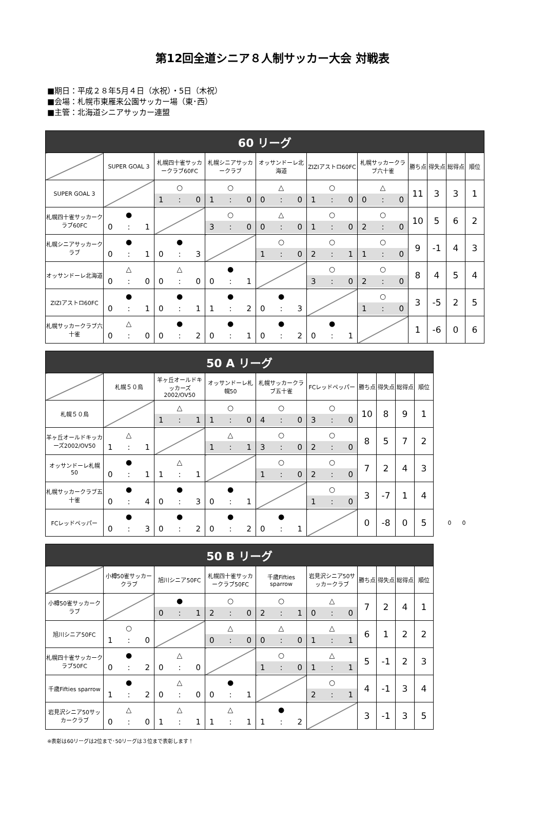第12回全道シニア８人制サッカー大会 対戦表
■期日：平成２８年5月４日（水祝）・5日（木祝）
■会場：札幌市東雁来公園サッカー場（東･西）
■主管：北海道シニアサッカー連盟
| 60 リーグ | | | | | | | | | | |
| | SUPER GOAL 3 | 札幌四十雀サッカークラブ60FC | 札幌シニアサッカークラブ | オッサンドーレ北海道 | ZIZIアストロ60FC | 札幌サッカークラブ六十雀 | 勝ち点 | 得失点 | 総得点 | 順位 |
| SUPER GOAL 3 | | ○ 1 : 0 | ○ 1 : 0 | △ 0 : 0 | ○ 1 : 0 | △ 0 : 0 | 11 | 3 | 3 | 1 |
| 札幌四十雀サッカークラブ60FC | ● 0 : 1 | | ○ 3 : 0 | △ 0 : 0 | ○ 1 : 0 | ○ 2 : 0 | 10 | 5 | 6 | 2 |
| 札幌シニアサッカークラブ | ● 0 : 1 | ● 0 : 3 | | ○ 1 : 0 | ○ 2 : 1 | ○ 1 : 0 | 9 | -1 | 4 | 3 |
| オッサンドーレ北海道 | △ 0 : 0 | △ 0 : 0 | ● 0 : 1 | | ○ 3 : 0 | ○ 2 : 0 | 8 | 4 | 5 | 4 |
| ZIZIアストロ60FC | ● 0 : 1 | ● 0 : 1 | ● 1 : 2 | ● 0 : 3 | | ○ 1 : 0 | 3 | -5 | 2 | 5 |
| 札幌サッカークラブ六十雀 | △ 0 : 0 | ● 0 : 2 | ● 0 : 1 | ● 0 : 2 | ● 0 : 1 | | 1 | -6 | 0 | 6 |
| 50 A リーグ | | | | | | | | | | |
| | 札幌５０烏 | 羊ヶ丘オールドキッカーズ2002/OV50 | オッサンドーレ札幌50 | 札幌サッカークラブ五十雀 | FCレッドペッパー | 勝ち点 | 得失点 | 総得点 | 順位 | |
| 札幌５０烏 | | △ 1 : 1 | ○ 1 : 0 | ○ 4 : 0 | ○ 3 : 0 | 10 | 8 | 9 | 1 | |
| 羊ヶ丘オールドキッカーズ2002/OV50 | △ 1 : 1 | | △ 1 : 1 | ○ 3 : 0 | ○ 2 : 0 | 8 | 5 | 7 | 2 | |
| オッサンドーレ札幌50 | ● 0 : 1 | △ 1 : 1 | | ○ 1 : 0 | ○ 2 : 0 | 7 | 2 | 4 | 3 | |
| 札幌サッカークラブ五十雀 | ● 0 : 4 | ● 0 : 3 | ● 0 : 1 | | ○ 1 : 0 | 3 | -7 | 1 | 4 | |
| FCレッドペッパー | ● 0 : 3 | ● 0 : 2 | ● 0 : 2 | ● 0 : 1 | | 0 | -8 | 0 | 5 | 0 0 |
| 50 B リーグ | | | | | | | | | |
| | 小樽50雀サッカークラブ | 旭川シニア50FC | 札幌四十雀サッカークラブ50FC | 千歳Fifties sparrow | 岩見沢シニア50サッカークラブ | 勝ち点 | 得失点 | 総得点 | 順位 |
| 小樽50雀サッカークラブ | | ● 0 : 1 | ○ 2 : 0 | ○ 2 : 1 | △ 0 : 0 | 7 | 2 | 4 | 1 |
| 旭川シニア50FC | ○ 1 : 0 | | △ 0 : 0 | △ 0 : 0 | △ 1 : 1 | 6 | 1 | 2 | 2 |
| 札幌四十雀サッカークラブ50FC | ● 0 : 2 | △ 0 : 0 | | ○ 1 : 0 | △ 1 : 1 | 5 | -1 | 2 | 3 |
| 千歳Fifties sparrow | ● 1 : 2 | △ 0 : 0 | ● 0 : 1 | | ○ 2 : 1 | 4 | -1 | 3 | 4 |
| 岩見沢シニア50サッカークラブ | △ 0 : 0 | △ 1 : 1 | △ 1 : 1 | ● 1 : 2 | | 3 | -1 | 3 | 5 |
※表彰は60リーグは2位まで･50リーグは３位まで表彰します！